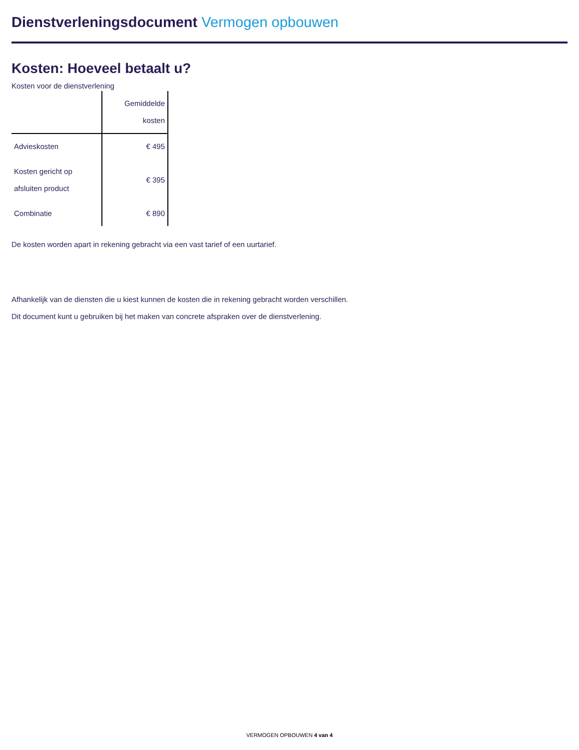Dienstverleningsdocument Vermogen opbouwen
Kosten: Hoeveel betaalt u?
Kosten voor de dienstverlening
| | Gemiddelde kosten |
| --- | --- |
| Advieskosten | € 495 |
| Kosten gericht op afsluiten product | € 395 |
| Combinatie | € 890 |
De kosten worden apart in rekening gebracht via een vast tarief of een uurtarief.
Afhankelijk van de diensten die u kiest kunnen de kosten die in rekening gebracht worden verschillen.
Dit document kunt u gebruiken bij het maken van concrete afspraken over de dienstverlening.
VERMOGEN OPBOUWEN 4 van 4